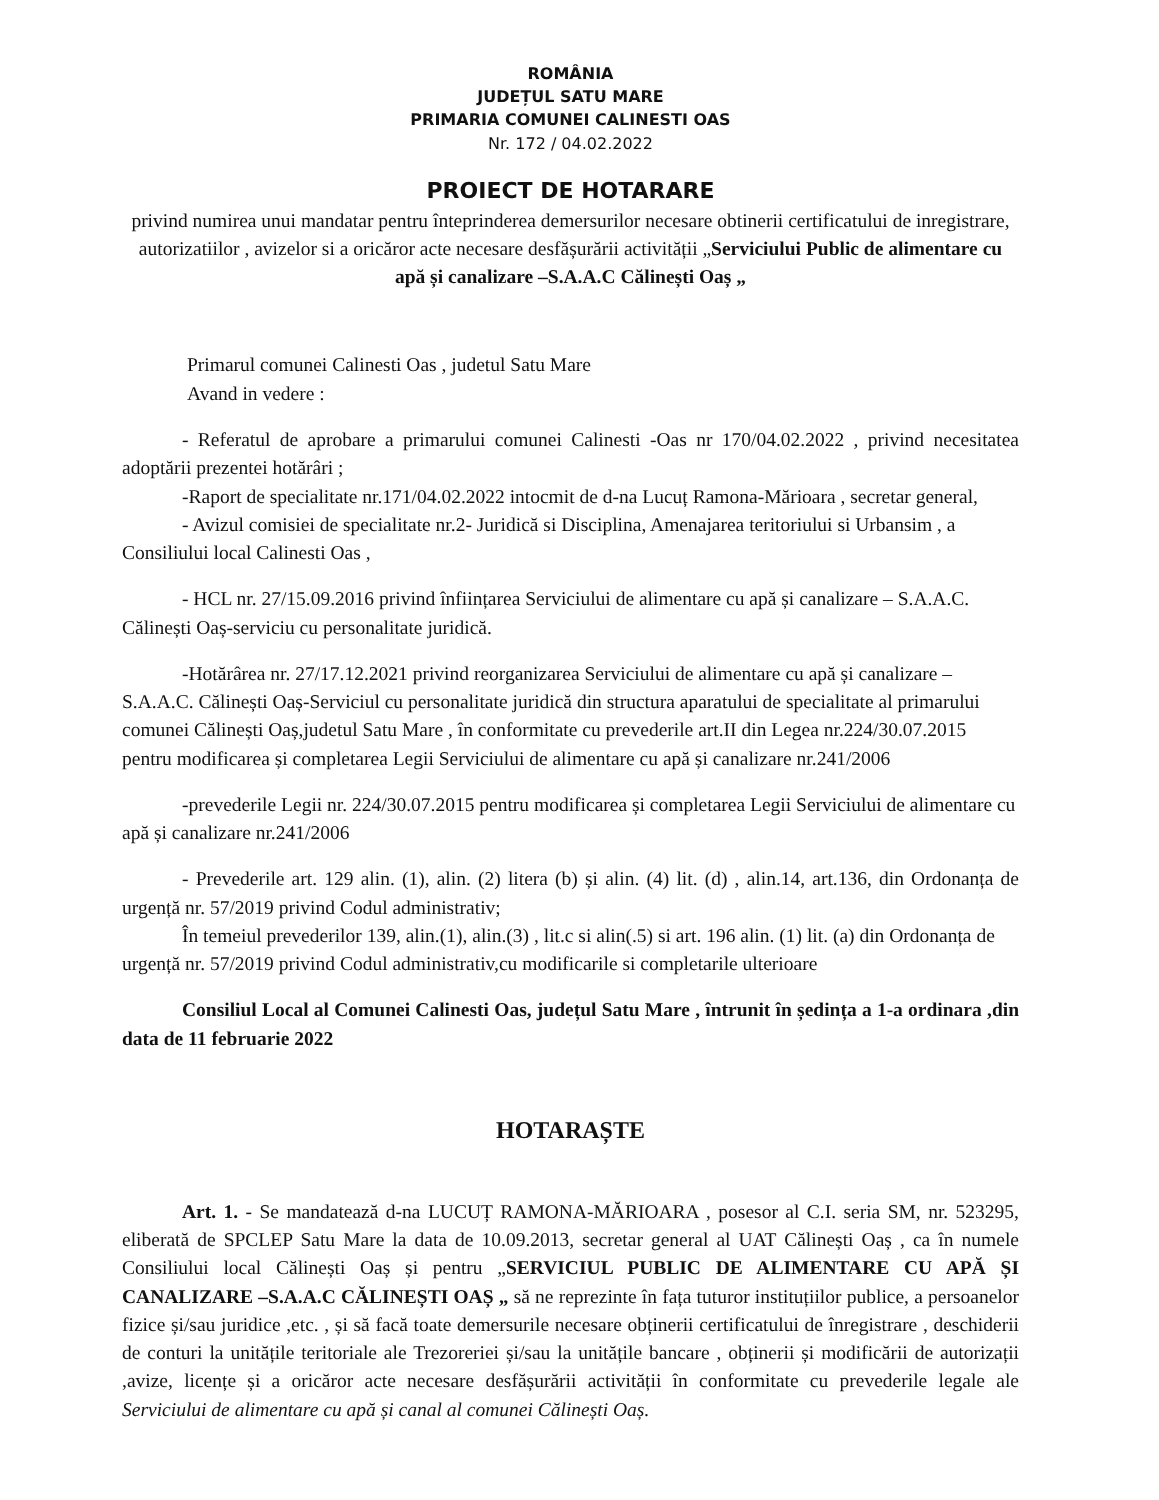ROMÂNIA
JUDEȚUL SATU MARE
PRIMARIA COMUNEI CALINESTI OAS
Nr. 172 / 04.02.2022
PROIECT DE HOTARARE
privind numirea unui mandatar pentru înteprinderea demersurilor necesare obtinerii certificatului de inregistrare, autorizatiilor , avizelor si a oricăror acte necesare desfășurării activității „Serviciului Public de alimentare cu apă și canalizare –S.A.A.C Călinești Oaș „
Primarul comunei Calinesti Oas , judetul Satu Mare
Avand in vedere :
- Referatul de aprobare a primarului comunei Calinesti -Oas nr 170/04.02.2022 , privind necesitatea adoptării prezentei hotărâri ;
-Raport de specialitate nr.171/04.02.2022 intocmit de d-na Lucuț Ramona-Mărioara , secretar general,
- Avizul comisiei de specialitate nr.2- Juridică si Disciplina, Amenajarea teritoriului si Urbansim , a Consiliului local Calinesti Oas ,
- HCL nr. 27/15.09.2016 privind înființarea Serviciului de alimentare cu apă și canalizare – S.A.A.C. Călinești Oaș-serviciu cu personalitate juridică.
-Hotărârea nr. 27/17.12.2021 privind reorganizarea Serviciului de alimentare cu apă și canalizare –S.A.A.C. Călinești Oaș-Serviciul cu personalitate juridică din structura aparatului de specialitate al primarului comunei Călinești Oaș,judetul Satu Mare , în conformitate cu prevederile art.II din Legea nr.224/30.07.2015 pentru modificarea și completarea Legii Serviciului de alimentare cu apă și canalizare nr.241/2006
-prevederile Legii nr. 224/30.07.2015 pentru modificarea și completarea Legii Serviciului de alimentare cu apă și canalizare nr.241/2006
- Prevederile art. 129 alin. (1), alin. (2) litera (b) și alin. (4) lit. (d) , alin.14, art.136, din Ordonanța de urgență nr. 57/2019 privind Codul administrativ;
În temeiul prevederilor 139, alin.(1), alin.(3) , lit.c si alin(.5) si art. 196 alin. (1) lit. (a) din Ordonanța de urgență nr. 57/2019 privind Codul administrativ,cu modificarile si completarile ulterioare
Consiliul Local al Comunei Calinesti Oas, județul Satu Mare , întrunit în ședința a 1-a ordinara ,din data de 11 februarie 2022
HOTARAȘTE
Art. 1. - Se mandatează d-na LUCUȚ RAMONA-MĂRIOARA , posesor al C.I. seria SM, nr. 523295, eliberată de SPCLEP Satu Mare la data de 10.09.2013, secretar general al UAT Călinești Oaș , ca în numele Consiliului local Călinești Oaș și pentru „SERVICIUL PUBLIC DE ALIMENTARE CU APĂ ȘI CANALIZARE –S.A.A.C CĂLINEȘTI OAȘ „ să ne reprezinte în fața tuturor instituțiilor publice, a persoanelor fizice și/sau juridice ,etc. , și să facă toate demersurile necesare obținerii certificatului de înregistrare , deschiderii de conturi la unitățile teritoriale ale Trezoreriei și/sau la unitățile bancare , obținerii și modificării de autorizații ,avize, licențe și a oricăror acte necesare desfășurării activității în conformitate cu prevederile legale ale Serviciului de alimentare cu apă și canal al comunei Călinești Oaș.